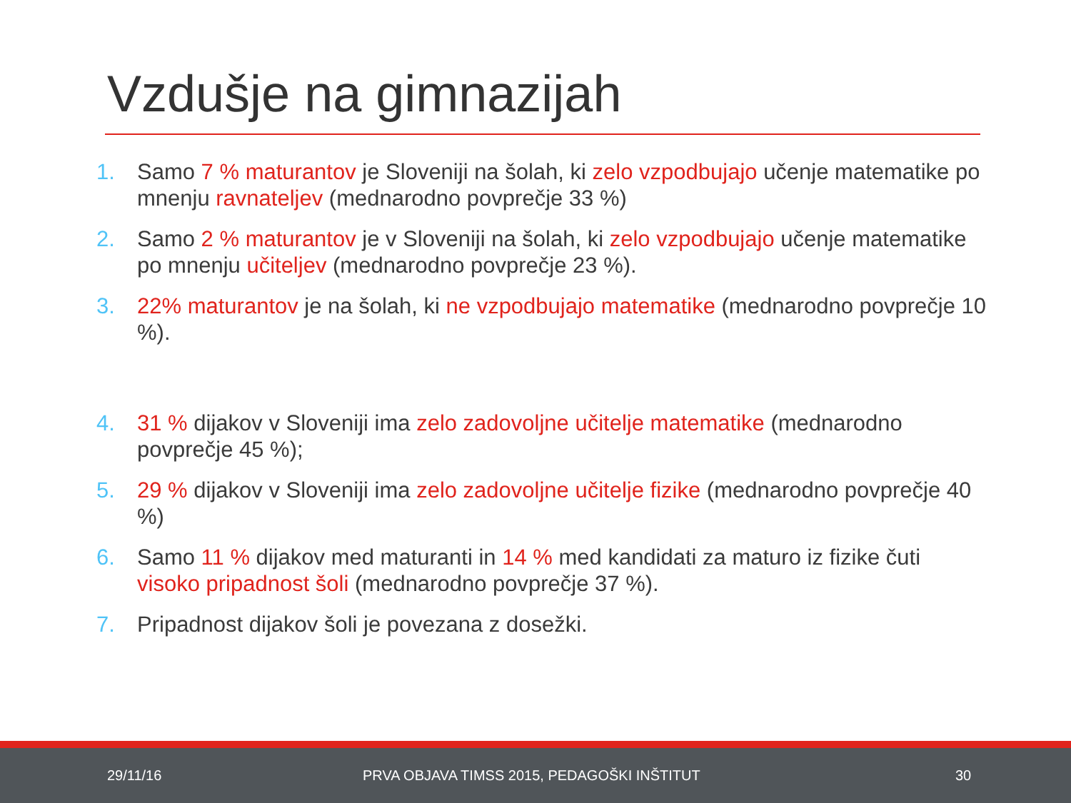Vzdušje na gimnazijah
1. Samo 7 % maturantov je Sloveniji na šolah, ki zelo vzpodbujajo učenje matematike po mnenju ravnateljev (mednarodno povprečje 33 %)
2. Samo 2 % maturantov je v Sloveniji na šolah, ki zelo vzpodbujajo učenje matematike po mnenju učiteljev (mednarodno povprečje 23 %).
3. 22% maturantov je na šolah, ki ne vzpodbujajo matematike (mednarodno povprečje 10 %).
4. 31 % dijakov v Sloveniji ima zelo zadovoljne učitelje matematike (mednarodno povprečje 45 %);
5. 29 % dijakov v Sloveniji ima zelo zadovoljne učitelje fizike (mednarodno povprečje 40 %)
6. Samo 11 % dijakov med maturanti in 14 % med kandidati za maturo iz fizike čuti visoko pripadnost šoli (mednarodno povprečje 37 %).
7. Pripadnost dijakov šoli je povezana z dosežki.
29/11/16 PRVA OBJAVA TIMSS 2015, PEDAGOŠKI INŠTITUT 30